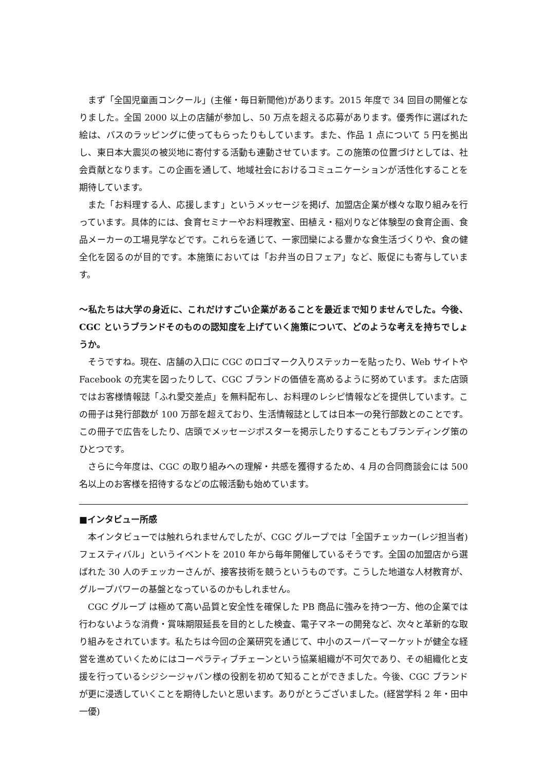まず「全国児童画コンクール」(主催・毎日新聞他)があります。2015 年度で 34 回目の開催となりました。全国 2000 以上の店舗が参加し、50 万点を超える応募があります。優秀作に選ばれた絵は、バスのラッピングに使ってもらったりもしています。また、作品 1 点について 5 円を拠出し、東日本大震災の被災地に寄付する活動も連動させています。この施策の位置づけとしては、社会貢献となります。この企画を通して、地域社会におけるコミュニケーションが活性化することを期待しています。
また「お料理する人、応援します」というメッセージを掲げ、加盟店企業が様々な取り組みを行っています。具体的には、食育セミナーやお料理教室、田植え・稲刈りなど体験型の食育企画、食品メーカーの工場見学などです。これらを通じて、一家団欒による豊かな食生活づくりや、食の健全化を図るのが目的です。本施策においては「お弁当の日フェア」など、販促にも寄与しています。
～私たちは大学の身近に、これだけすごい企業があることを最近まで知りませんでした。今後、CGC というブランドそのものの認知度を上げていく施策について、どのような考えを持ちでしょうか。
そうですね。現在、店舗の入口に CGC のロゴマーク入りステッカーを貼ったり、Web サイトや Facebook の充実を図ったりして、CGC ブランドの価値を高めるように努めています。また店頭ではお客様情報誌「ふれ愛交差点」を無料配布し、お料理のレシピ情報などを提供しています。この冊子は発行部数が 100 万部を超えており、生活情報誌としては日本一の発行部数とのことです。この冊子で広告をしたり、店頭でメッセージポスターを掲示したりすることもブランディング策のひとつです。
さらに今年度は、CGC の取り組みへの理解・共感を獲得するため、4 月の合同商談会には 500 名以上のお客様を招待するなどの広報活動も始めています。
■インタビュー所感
本インタビューでは触れられませんでしたが、CGC グループでは「全国チェッカー(レジ担当者)フェスティバル」というイベントを 2010 年から毎年開催しているそうです。全国の加盟店から選ばれた 30 人のチェッカーさんが、接客技術を競うというものです。こうした地道な人材教育が、グループパワーの基盤となっているのかもしれません。
CGC グループ は極めて高い品質と安全性を確保した PB 商品に強みを持つ一方、他の企業では行わないような消費・賞味期限延長を目的とした検査、電子マネーの開発など、次々と革新的な取り組みをされています。私たちは今回の企業研究を通じて、中小のスーパーマーケットが健全な経営を進めていくためにはコーペラティブチェーンという協業組織が不可欠であり、その組織化と支援を行っているシジシージャパン様の役割を初めて知ることができました。今後、CGC ブランドが更に浸透していくことを期待したいと思います。ありがとうございました。(経営学科 2 年・田中一優)